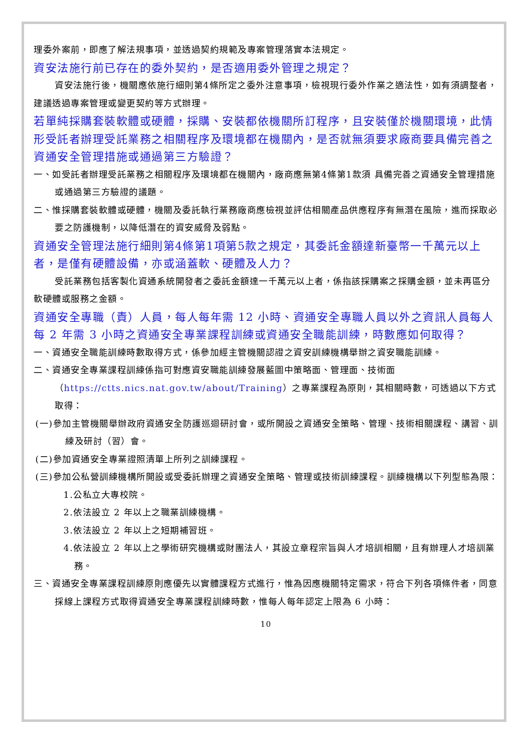理委外案前，即應了解法規事項，並透過契約規範及專案管理落實本法規定。
資安法施行前已存在的委外契約，是否適用委外管理之規定？
資安法施行後，機關應依施行細則第4條所定之委外注意事項，檢視現行委外作業之適法性，如有須調整者，建議透過專案管理或變更契約等方式辦理。
若單純採購套裝軟體或硬體，採購、安裝都依機關所訂程序，且安裝僅於機關環境，此情形受託者辦理受託業務之相關程序及環境都在機關內，是否就無須要求廠商要具備完善之資通安全管理措施或通過第三方驗證？
一、如受託者辦理受託業務之相關程序及環境都在機關內，廠商應無第4條第1款須 具備完善之資通安全管理措施或通過第三方驗證的議題。
二、惟採購套裝軟體或硬體，機關及委託執行業務廠商應檢視並評估相關產品供應程序有無潛在風險，進而採取必要之防護機制，以降低潛在的資安威脅及弱點。
資通安全管理法施行細則第4條第1項第5款之規定，其委託金額達新臺幣一千萬元以上者，是僅有硬體設備，亦或涵蓋軟、硬體及人力？
受託業務包括客製化資通系統開發者之委託金額達一千萬元以上者，係指該採購案之採購金額，並未再區分軟硬體或服務之金額。
資通安全專職（責）人員，每人每年需 12 小時、資通安全專職人員以外之資訊人員每人每 2 年需 3 小時之資通安全專業課程訓練或資通安全職能訓練，時數應如何取得？
一、資通安全職能訓練時數取得方式，係參加經主管機關認證之資安訓練機構舉辦之資安職能訓練。
二、資通安全專業課程訓練係指可對應資安職能訓練發展藍圖中策略面、管理面、技術面（https://ctts.nics.nat.gov.tw/about/Training）之專業課程為原則，其相關時數，可透過以下方式取得：
(一)參加主管機關舉辦政府資通安全防護巡迴研討會，或所開設之資通安全策略、管理、技術相關課程、講習、訓練及研討（習）會。
(二)參加資通安全專業證照清單上所列之訓練課程。
(三)參加公私營訓練機構所開設或受委託辦理之資通安全策略、管理或技術訓練課程。訓練機構以下列型態為限：
1.公私立大專校院。
2.依法設立 2 年以上之職業訓練機構。
3.依法設立 2 年以上之短期補習班。
4.依法設立 2 年以上之學術研究機構或財團法人，其設立章程宗旨與人才培訓相關，且有辦理人才培訓業務。
三、資通安全專業課程訓練原則應優先以實體課程方式進行，惟為因應機關特定需求，符合下列各項條件者，同意採線上課程方式取得資通安全專業課程訓練時數，惟每人每年認定上限為 6 小時：
10